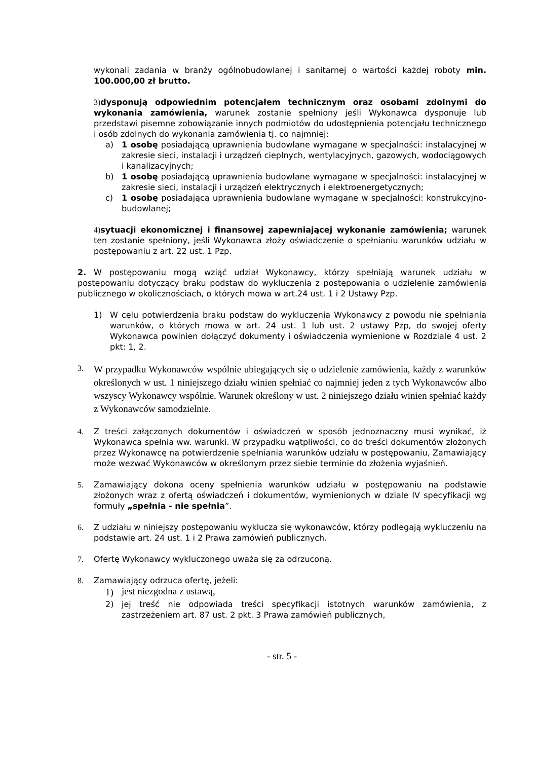wykonali zadania w branży ogólnobudowlanej i sanitarnej o wartości każdej roboty min. 100.000,00 zł brutto.
3) dysponują odpowiednim potencjałem technicznym oraz osobami zdolnymi do wykonania zamówienia, warunek zostanie spełniony jeśli Wykonawca dysponuje lub przedstawi pisemne zobowiązanie innych podmiotów do udostępnienia potencjału technicznego i osób zdolnych do wykonania zamówienia tj. co najmniej:
a) 1 osobę posiadającą uprawnienia budowlane wymagane w specjalności: instalacyjnej w zakresie sieci, instalacji i urządzeń cieplnych, wentylacyjnych, gazowych, wodociągowych i kanalizacyjnych;
b) 1 osobę posiadającą uprawnienia budowlane wymagane w specjalności: instalacyjnej w zakresie sieci, instalacji i urządzeń elektrycznych i elektroenergetycznych;
c) 1 osobę posiadającą uprawnienia budowlane wymagane w specjalności: konstrukcyjno-budowlanej;
4) sytuacji ekonomicznej i finansowej zapewniającej wykonanie zamówienia; warunek ten zostanie spełniony, jeśli Wykonawca złoży oświadczenie o spełnianiu warunków udziału w postępowaniu z art. 22 ust. 1 Pzp.
2. W postępowaniu mogą wziąć udział Wykonawcy, którzy spełniają warunek udziału w postępowaniu dotyczący braku podstaw do wykluczenia z postępowania o udzielenie zamówienia publicznego w okolicznościach, o których mowa w art.24 ust. 1 i 2 Ustawy Pzp.
1) W celu potwierdzenia braku podstaw do wykluczenia Wykonawcy z powodu nie spełniania warunków, o których mowa w art. 24 ust. 1 lub ust. 2 ustawy Pzp, do swojej oferty Wykonawca powinien dołączyć dokumenty i oświadczenia wymienione w Rozdziale 4 ust. 2 pkt: 1, 2.
3.
W przypadku Wykonawców wspólnie ubiegających się o udzielenie zamówienia, każdy z warunków określonych w ust. 1 niniejszego działu winien spełniać co najmniej jeden z tych Wykonawców albo wszyscy Wykonawcy wspólnie. Warunek określony w ust. 2 niniejszego działu winien spełniać każdy z Wykonawców samodzielnie.
4. Z treści załączonych dokumentów i oświadczeń w sposób jednoznaczny musi wynikać, iż Wykonawca spełnia ww. warunki. W przypadku wątpliwości, co do treści dokumentów złożonych przez Wykonawcę na potwierdzenie spełniania warunków udziału w postępowaniu, Zamawiający może wezwać Wykonawców w określonym przez siebie terminie do złożenia wyjaśnień.
5. Zamawiający dokona oceny spełnienia warunków udziału w postępowaniu na podstawie złożonych wraz z ofertą oświadczeń i dokumentów, wymienionych w dziale IV specyfikacji wg formuły „spełnia - nie spełnia”.
6. Z udziału w niniejszy postępowaniu wyklucza się wykonawców, którzy podlegają wykluczeniu na podstawie art. 24 ust. 1 i 2 Prawa zamówień publicznych.
7. Ofertę Wykonawcy wykluczonego uważa się za odrzuconą.
8. Zamawiający odrzuca ofertę, jeżeli:
1)
jest niezgodna z ustawą,
2) jej treść nie odpowiada treści specyfikacji istotnych warunków zamówienia, z zastrzeżeniem art. 87 ust. 2 pkt. 3 Prawa zamówień publicznych,
- str. 5 -